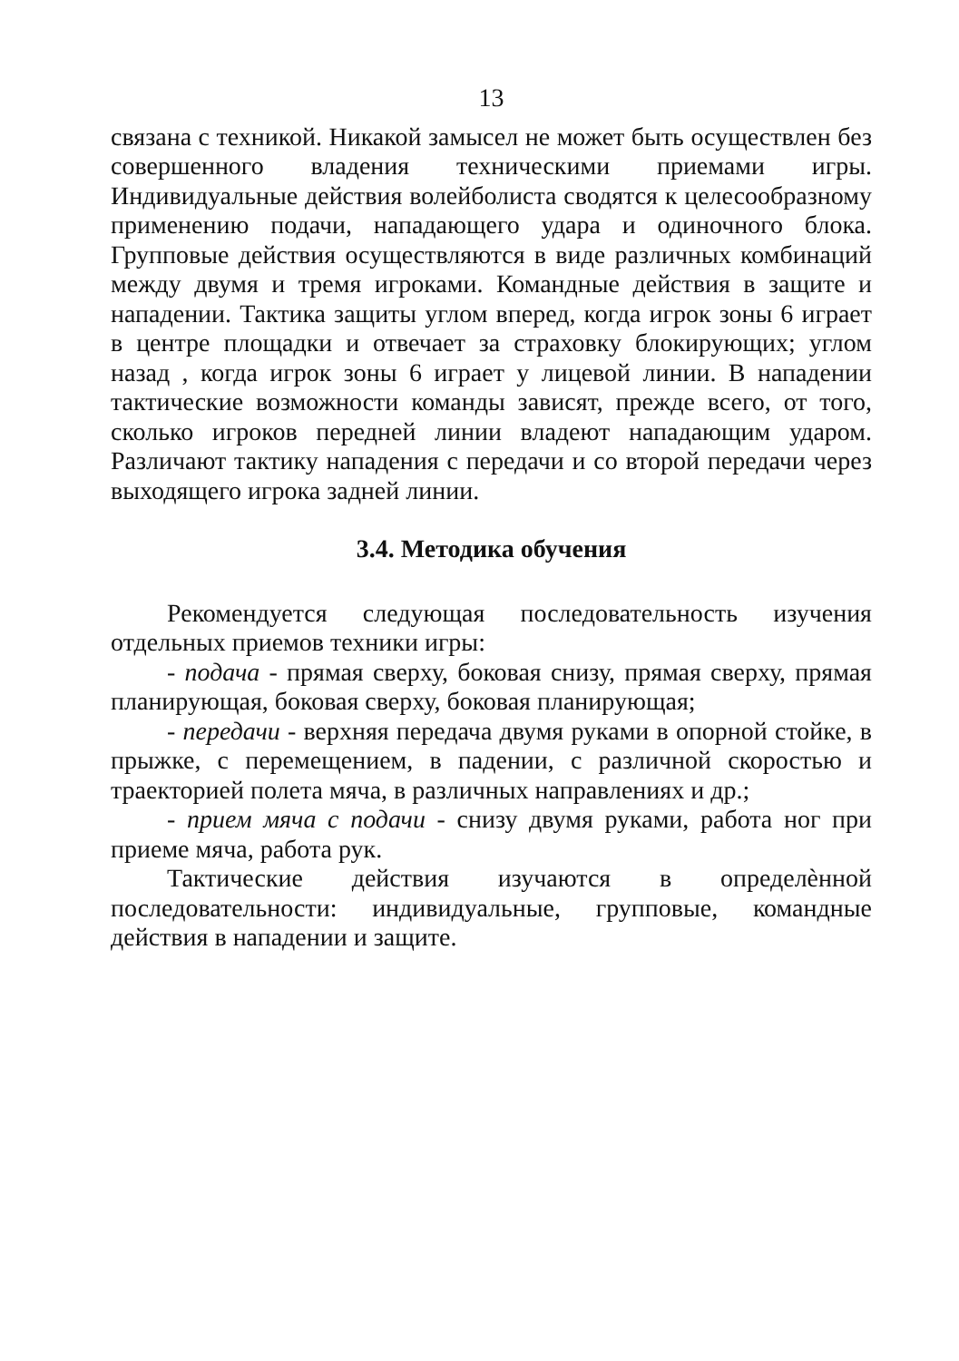13
связана с техникой. Никакой замысел не может быть осуществлен без совершенного владения техническими приемами игры. Индивидуальные действия волейболиста сводятся к целесообразному применению подачи, нападающего удара и одиночного блока. Групповые действия осуществляются в виде различных комбинаций между двумя и тремя игроками. Командные действия в защите и нападении. Тактика защиты углом вперед, когда игрок зоны 6 играет в центре площадки и отвечает за страховку блокирующих; углом назад , когда игрок зоны 6 играет у лицевой линии. В нападении тактические возможности команды зависят, прежде всего, от того, сколько игроков передней линии владеют нападающим ударом. Различают тактику нападения с передачи и со второй передачи через выходящего игрока задней линии.
3.4. Методика обучения
Рекомендуется следующая последовательность изучения отдельных приемов техники игры:
- подача - прямая сверху, боковая снизу, прямая сверху, прямая планирующая, боковая сверху, боковая планирующая;
- передачи - верхняя передача двумя руками в опорной стойке, в прыжке, с перемещением, в падении, с различной скоростью и траекторией полета мяча, в различных направлениях и др.;
- прием мяча с подачи - снизу двумя руками, работа ног при приеме мяча, работа рук.
Тактические действия изучаются в определѐнной последовательности: индивидуальные, групповые, командные действия в нападении и защите.